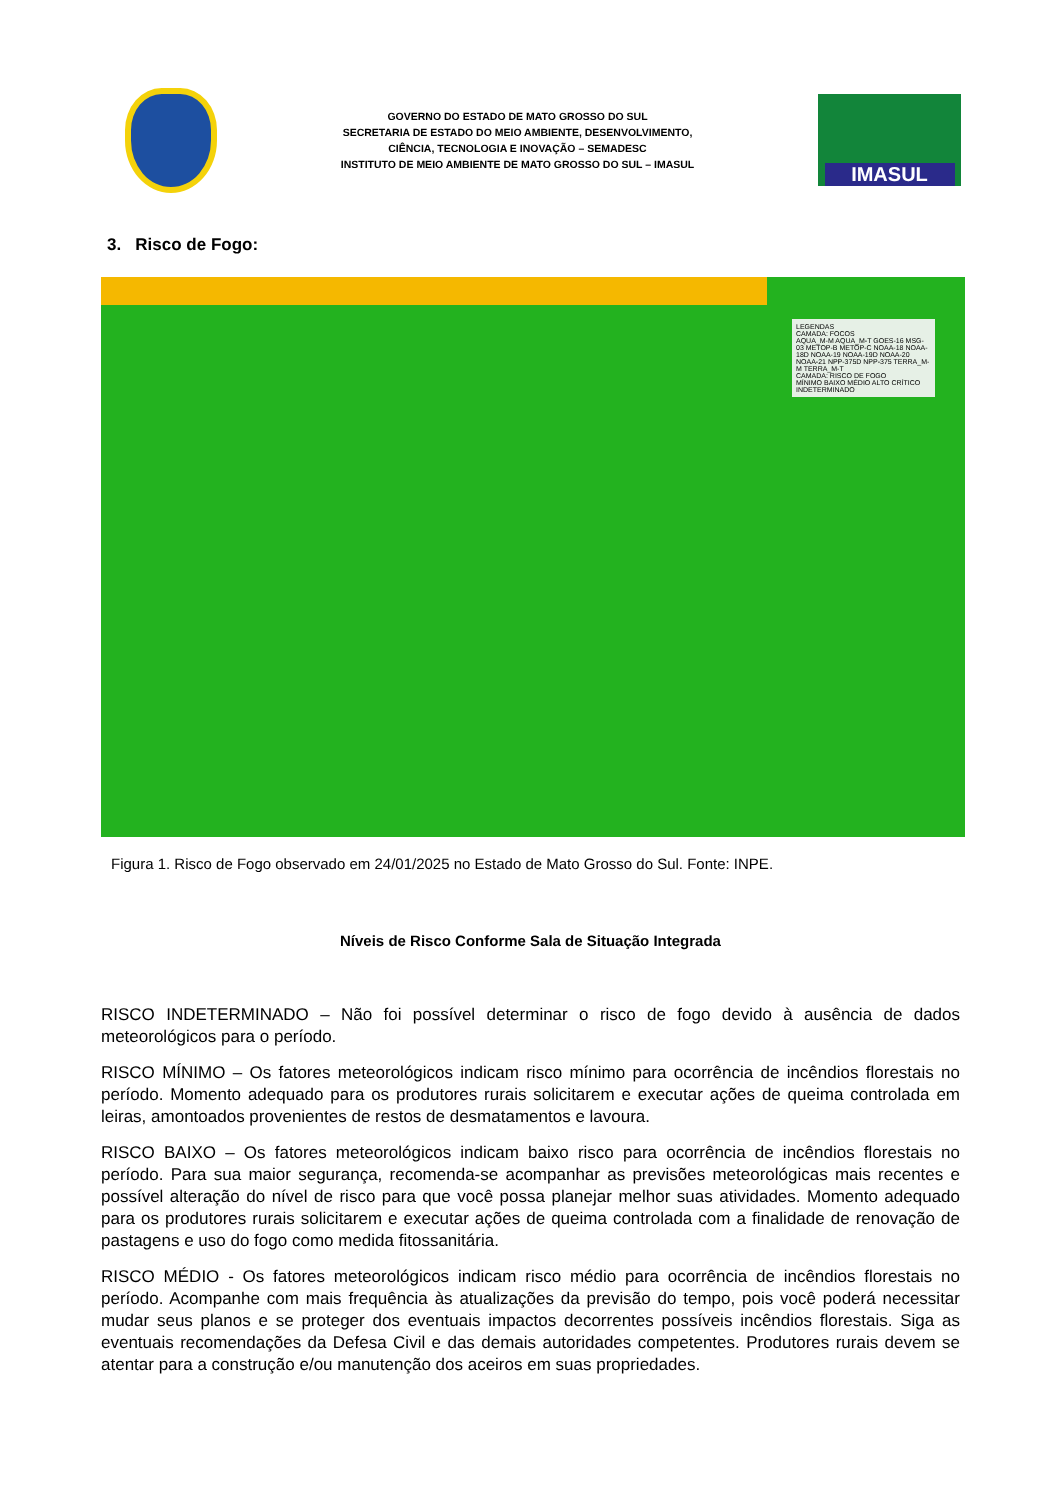GOVERNO DO ESTADO DE MATO GROSSO DO SUL
SECRETARIA DE ESTADO DO MEIO AMBIENTE, DESENVOLVIMENTO,
CIÊNCIA, TECNOLOGIA E INOVAÇÃO – SEMADESC
INSTITUTO DE MEIO AMBIENTE DE MATO GROSSO DO SUL – IMASUL
IMASUL
3. Risco de Fogo:
LEGENDAS
CAMADA: FOCOS
AQUA_M-M AQUA_M-T GOES-16 MSG-03 METOP-B METOP-C NOAA-18 NOAA-18D NOAA-19 NOAA-19D NOAA-20 NOAA-21 NPP-375D NPP-375 TERRA_M-M TERRA_M-T
CAMADA: RISCO DE FOGO
MÍNIMO BAIXO MÉDIO ALTO CRÍTICO INDETERMINADO
Figura 1. Risco de Fogo observado em 24/01/2025 no Estado de Mato Grosso do Sul. Fonte: INPE.
Níveis de Risco Conforme Sala de Situação Integrada
RISCO INDETERMINADO – Não foi possível determinar o risco de fogo devido à ausência de dados meteorológicos para o período.
RISCO MÍNIMO – Os fatores meteorológicos indicam risco mínimo para ocorrência de incêndios florestais no período. Momento adequado para os produtores rurais solicitarem e executar ações de queima controlada em leiras, amontoados provenientes de restos de desmatamentos e lavoura.
RISCO BAIXO – Os fatores meteorológicos indicam baixo risco para ocorrência de incêndios florestais no período. Para sua maior segurança, recomenda-se acompanhar as previsões meteorológicas mais recentes e possível alteração do nível de risco para que você possa planejar melhor suas atividades. Momento adequado para os produtores rurais solicitarem e executar ações de queima controlada com a finalidade de renovação de pastagens e uso do fogo como medida fitossanitária.
RISCO MÉDIO - Os fatores meteorológicos indicam risco médio para ocorrência de incêndios florestais no período. Acompanhe com mais frequência às atualizações da previsão do tempo, pois você poderá necessitar mudar seus planos e se proteger dos eventuais impactos decorrentes possíveis incêndios florestais. Siga as eventuais recomendações da Defesa Civil e das demais autoridades competentes. Produtores rurais devem se atentar para a construção e/ou manutenção dos aceiros em suas propriedades.